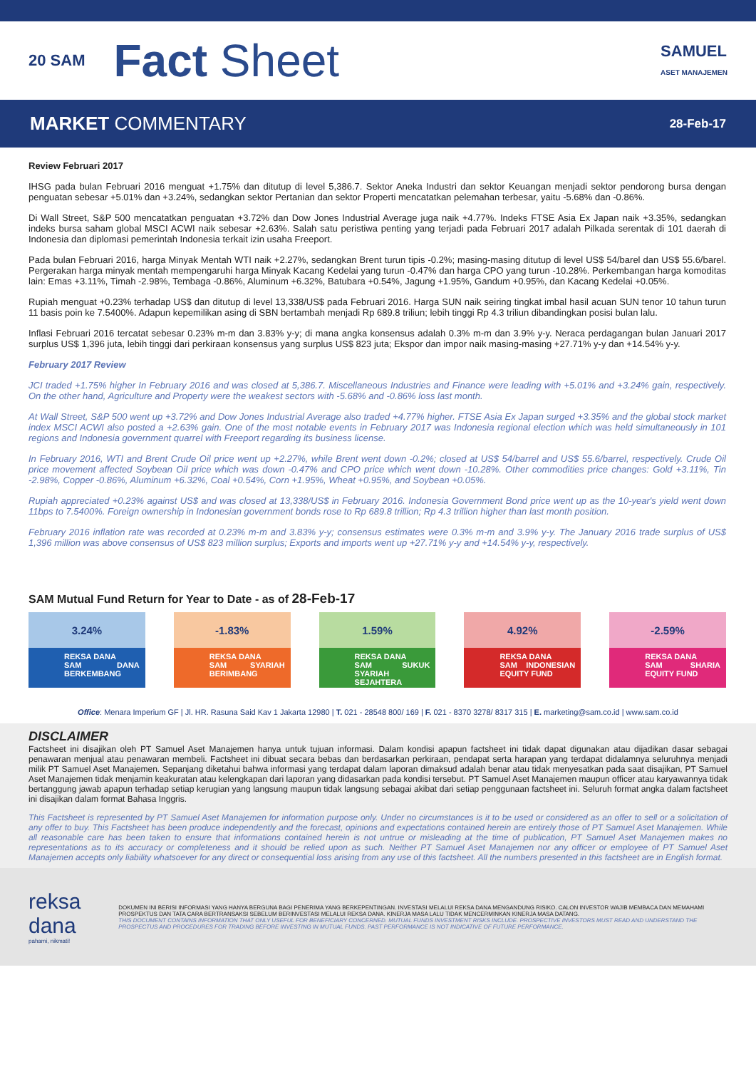20 SAM
Fact Sheet
SAMUEL
ASET MANAJEMEN
MARKET COMMENTARY 28-Feb-17
Review Februari 2017
IHSG pada bulan Februari 2016 menguat +1.75% dan ditutup di level 5,386.7. Sektor Aneka Industri dan sektor Keuangan menjadi sektor pendorong bursa dengan penguatan sebesar +5.01% dan +3.24%, sedangkan sektor Pertanian dan sektor Properti mencatatkan pelemahan terbesar, yaitu -5.68% dan -0.86%.
Di Wall Street, S&P 500 mencatatkan penguatan +3.72% dan Dow Jones Industrial Average juga naik +4.77%. Indeks FTSE Asia Ex Japan naik +3.35%, sedangkan indeks bursa saham global MSCI ACWI naik sebesar +2.63%. Salah satu peristiwa penting yang terjadi pada Februari 2017 adalah Pilkada serentak di 101 daerah di Indonesia dan diplomasi pemerintah Indonesia terkait izin usaha Freeport.
Pada bulan Februari 2016, harga Minyak Mentah WTI naik +2.27%, sedangkan Brent turun tipis -0.2%; masing-masing ditutup di level US$ 54/barel dan US$ 55.6/barel. Pergerakan harga minyak mentah mempengaruhi harga Minyak Kacang Kedelai yang turun -0.47% dan harga CPO yang turun -10.28%. Perkembangan harga komoditas lain: Emas +3.11%, Timah -2.98%, Tembaga -0.86%, Aluminum +6.32%, Batubara +0.54%, Jagung +1.95%, Gandum +0.95%, dan Kacang Kedelai +0.05%.
Rupiah menguat +0.23% terhadap US$ dan ditutup di level 13,338/US$ pada Februari 2016. Harga SUN naik seiring tingkat imbal hasil acuan SUN tenor 10 tahun turun 11 basis poin ke 7.5400%. Adapun kepemilikan asing di SBN bertambah menjadi Rp 689.8 triliun; lebih tinggi Rp 4.3 triliun dibandingkan posisi bulan lalu.
Inflasi Februari 2016 tercatat sebesar 0.23% m-m dan 3.83% y-y; di mana angka konsensus adalah 0.3% m-m dan 3.9% y-y. Neraca perdagangan bulan Januari 2017 surplus US$ 1,396 juta, lebih tinggi dari perkiraan konsensus yang surplus US$ 823 juta; Ekspor dan impor naik masing-masing +27.71% y-y dan +14.54% y-y.
February 2017 Review
JCI traded +1.75% higher In February 2016 and was closed at 5,386.7. Miscellaneous Industries and Finance were leading with +5.01% and +3.24% gain, respectively. On the other hand, Agriculture and Property were the weakest sectors with -5.68% and -0.86% loss last month.
At Wall Street, S&P 500 went up +3.72% and Dow Jones Industrial Average also traded +4.77% higher. FTSE Asia Ex Japan surged +3.35% and the global stock market index MSCI ACWI also posted a +2.63% gain. One of the most notable events in February 2017 was Indonesia regional election which was held simultaneously in 101 regions and Indonesia government quarrel with Freeport regarding its business license.
In February 2016, WTI and Brent Crude Oil price went up +2.27%, while Brent went down -0.2%; closed at US$ 54/barrel and US$ 55.6/barrel, respectively. Crude Oil price movement affected Soybean Oil price which was down -0.47% and CPO price which went down -10.28%. Other commodities price changes: Gold +3.11%, Tin -2.98%, Copper -0.86%, Aluminum +6.32%, Coal +0.54%, Corn +1.95%, Wheat +0.95%, and Soybean +0.05%.
Rupiah appreciated +0.23% against US$ and was closed at 13,338/US$ in February 2016. Indonesia Government Bond price went up as the 10-year's yield went down 11bps to 7.5400%. Foreign ownership in Indonesian government bonds rose to Rp 689.8 trillion; Rp 4.3 trillion higher than last month position.
February 2016 inflation rate was recorded at 0.23% m-m and 3.83% y-y; consensus estimates were 0.3% m-m and 3.9% y-y. The January 2016 trade surplus of US$ 1,396 million was above consensus of US$ 823 million surplus; Exports and imports went up +27.71% y-y and +14.54% y-y, respectively.
SAM Mutual Fund Return for Year to Date - as of 28-Feb-17
3.24%
REKSA DANA
SAM DANA BERKEMBANG
-1.83%
REKSA DANA
SAM SYARIAH BERIMBANG
1.59%
REKSA DANA
SAM SUKUK SYARIAH SEJAHTERA
4.92%
REKSA DANA
SAM INDONESIAN EQUITY FUND
-2.59%
REKSA DANA
SAM SHARIA EQUITY FUND
Office: Menara Imperium GF | Jl. HR. Rasuna Said Kav 1 Jakarta 12980 | T. 021 - 28548 800/ 169 | F. 021 - 8370 3278/ 8317 315 | E. marketing@sam.co.id | www.sam.co.id
DISCLAIMER
Factsheet ini disajikan oleh PT Samuel Aset Manajemen hanya untuk tujuan informasi. Dalam kondisi apapun factsheet ini tidak dapat digunakan atau dijadikan dasar sebagai penawaran menjual atau penawaran membeli. Factsheet ini dibuat secara bebas dan berdasarkan perkiraan, pendapat serta harapan yang terdapat didalamnya seluruhnya menjadi milik PT Samuel Aset Manajemen. Sepanjang diketahui bahwa informasi yang terdapat dalam laporan dimaksud adalah benar atau tidak menyesatkan pada saat disajikan, PT Samuel Aset Manajemen tidak menjamin keakuratan atau kelengkapan dari laporan yang didasarkan pada kondisi tersebut. PT Samuel Aset Manajemen maupun officer atau karyawannya tidak bertanggung jawab apapun terhadap setiap kerugian yang langsung maupun tidak langsung sebagai akibat dari setiap penggunaan factsheet ini. Seluruh format angka dalam factsheet ini disajikan dalam format Bahasa Inggris.
This Factsheet is represented by PT Samuel Aset Manajemen for information purpose only. Under no circumstances is it to be used or considered as an offer to sell or a solicitation of any offer to buy. This Factsheet has been produce independently and the forecast, opinions and expectations contained herein are entirely those of PT Samuel Aset Manajemen. While all reasonable care has been taken to ensure that informations contained herein is not untrue or misleading at the time of publication, PT Samuel Aset Manajemen makes no representations as to its accuracy or completeness and it should be relied upon as such. Neither PT Samuel Aset Manajemen nor any officer or employee of PT Samuel Aset Manajemen accepts only liability whatsoever for any direct or consequential loss arising from any use of this factsheet. All the numbers presented in this factsheet are in English format.
reksa dana
pahami, nikmati!
DOKUMEN INI BERISI INFORMASI YANG HANYA BERGUNA BAGI PENERIMA YANG BERKEPENTINGAN. INVESTASI MELALUI REKSA DANA MENGANDUNG RISIKO. CALON INVESTOR WAJIB MEMBACA DAN MEMAHAMI PROSPEKTUS DAN TATA CARA BERTRANSAKSI SEBELUM BERINVESTASI MELALUI REKSA DANA. KINERJA MASA LALU TIDAK MENCERMINKAN KINERJA MASA DATANG.
THIS DOCUMENT CONTAINS INFORMATION THAT ONLY USEFUL FOR BENEFICIARY CONCERNED. MUTUAL FUNDS INVESTMENT RISKS INCLUDE. PROSPECTIVE INVESTORS MUST READ AND UNDERSTAND THE PROSPECTUS AND PROCEDURES FOR TRADING BEFORE INVESTING IN MUTUAL FUNDS. PAST PERFORMANCE IS NOT INDICATIVE OF FUTURE PERFORMANCE.